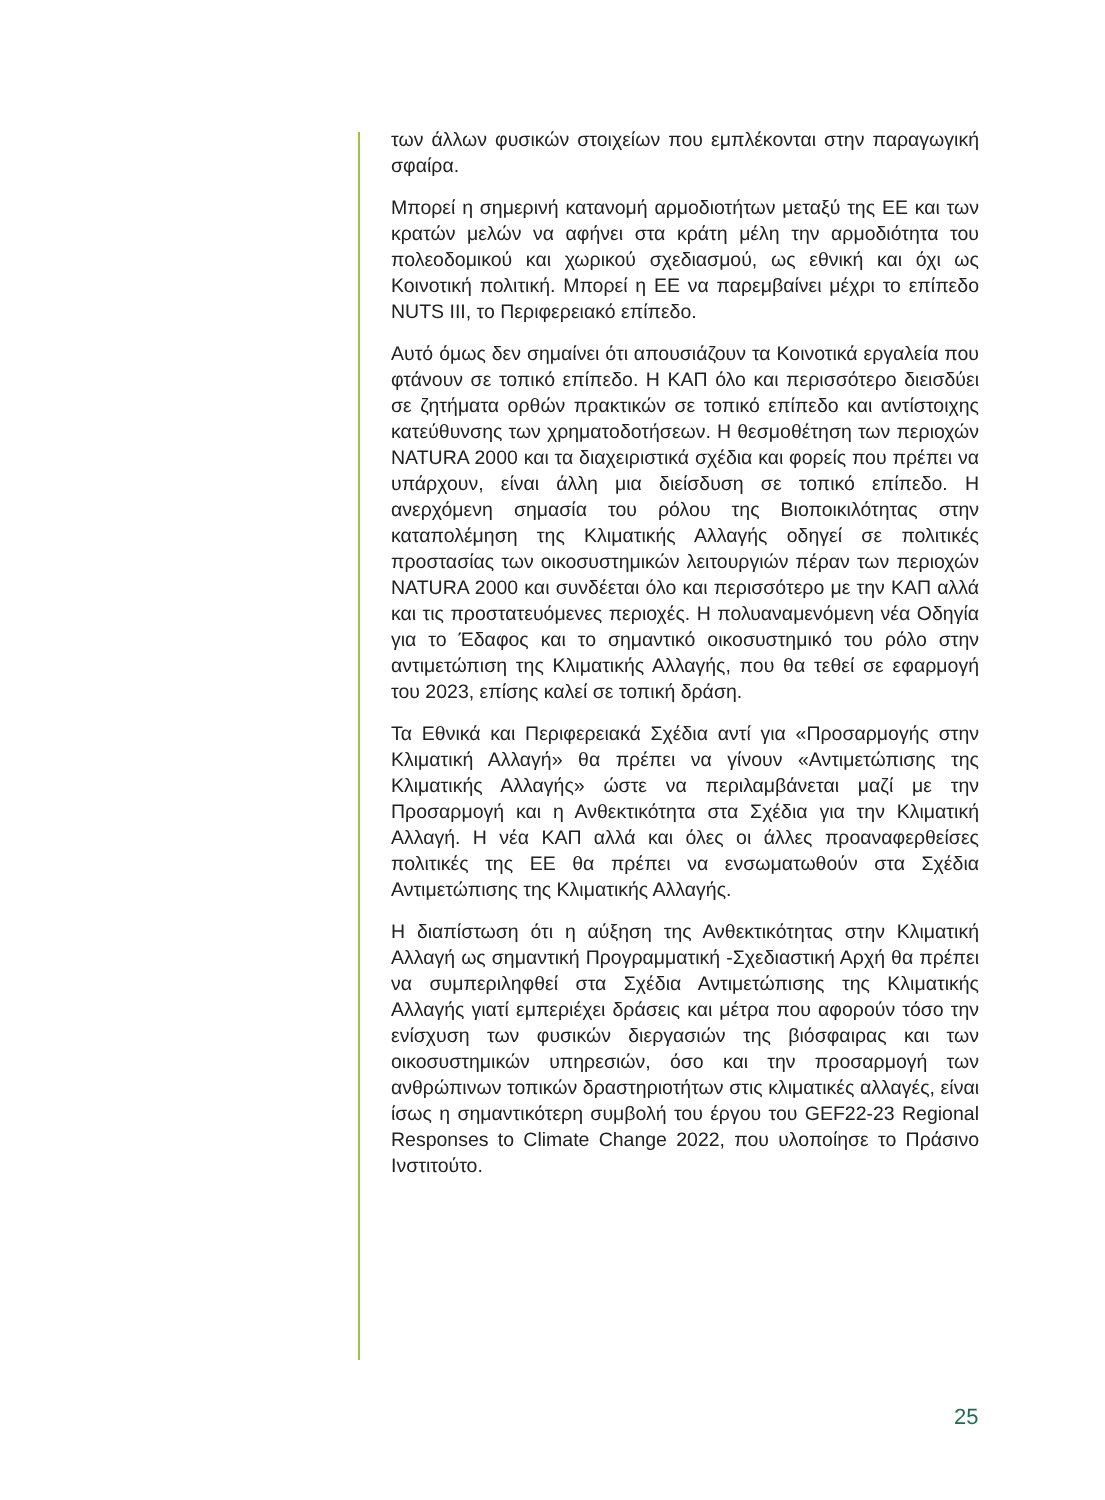των άλλων φυσικών στοιχείων που εμπλέκονται στην παραγωγική σφαίρα.
Μπορεί η σημερινή κατανομή αρμοδιοτήτων μεταξύ της ΕΕ και των κρατών μελών να αφήνει στα κράτη μέλη την αρμοδιότητα του πολεοδομικού και χωρικού σχεδιασμού, ως εθνική και όχι ως Κοινοτική πολιτική. Μπορεί η ΕΕ να παρεμβαίνει μέχρι το επίπεδο NUTS III, το Περιφερειακό επίπεδο.
Αυτό όμως δεν σημαίνει ότι απουσιάζουν τα Κοινοτικά εργαλεία που φτάνουν σε τοπικό επίπεδο. Η ΚΑΠ όλο και περισσότερο διεισδύει σε ζητήματα ορθών πρακτικών σε τοπικό επίπεδο και αντίστοιχης κατεύθυνσης των χρηματοδοτήσεων. Η θεσμοθέτηση των περιοχών NATURA 2000 και τα διαχειριστικά σχέδια και φορείς που πρέπει να υπάρχουν, είναι άλλη μια διείσδυση σε τοπικό επίπεδο. Η ανερχόμενη σημασία του ρόλου της Βιοποικιλότητας στην καταπολέμηση της Κλιματικής Αλλαγής οδηγεί σε πολιτικές προστασίας των οικοσυστημικών λειτουργιών πέραν των περιοχών NATURA 2000 και συνδέεται όλο και περισσότερο με την ΚΑΠ αλλά και τις προστατευόμενες περιοχές. Η πολυαναμενόμενη νέα Οδηγία για το Έδαφος και το σημαντικό οικοσυστημικό του ρόλο στην αντιμετώπιση της Κλιματικής Αλλαγής, που θα τεθεί σε εφαρμογή του 2023, επίσης καλεί σε τοπική δράση.
Τα Εθνικά και Περιφερειακά Σχέδια αντί για «Προσαρμογής στην Κλιματική Αλλαγή» θα πρέπει να γίνουν «Αντιμετώπισης της Κλιματικής Αλλαγής» ώστε να περιλαμβάνεται μαζί με την Προσαρμογή και η Ανθεκτικότητα στα Σχέδια για την Κλιματική Αλλαγή. Η νέα ΚΑΠ αλλά και όλες οι άλλες προαναφερθείσες πολιτικές της ΕΕ θα πρέπει να ενσωματωθούν στα Σχέδια Αντιμετώπισης της Κλιματικής Αλλαγής.
Η διαπίστωση ότι η αύξηση της Ανθεκτικότητας στην Κλιματική Αλλαγή ως σημαντική Προγραμματική -Σχεδιαστική Αρχή θα πρέπει να συμπεριληφθεί στα Σχέδια Αντιμετώπισης της Κλιματικής Αλλαγής γιατί εμπεριέχει δράσεις και μέτρα που αφορούν τόσο την ενίσχυση των φυσικών διεργασιών της βιόσφαιρας και των οικοσυστημικών υπηρεσιών, όσο και την προσαρμογή των ανθρώπινων τοπικών δραστηριοτήτων στις κλιματικές αλλαγές, είναι ίσως η σημαντικότερη συμβολή του έργου του GEF22-23 Regional Responses to Climate Change 2022, που υλοποίησε το Πράσινο Ινστιτούτο.
25